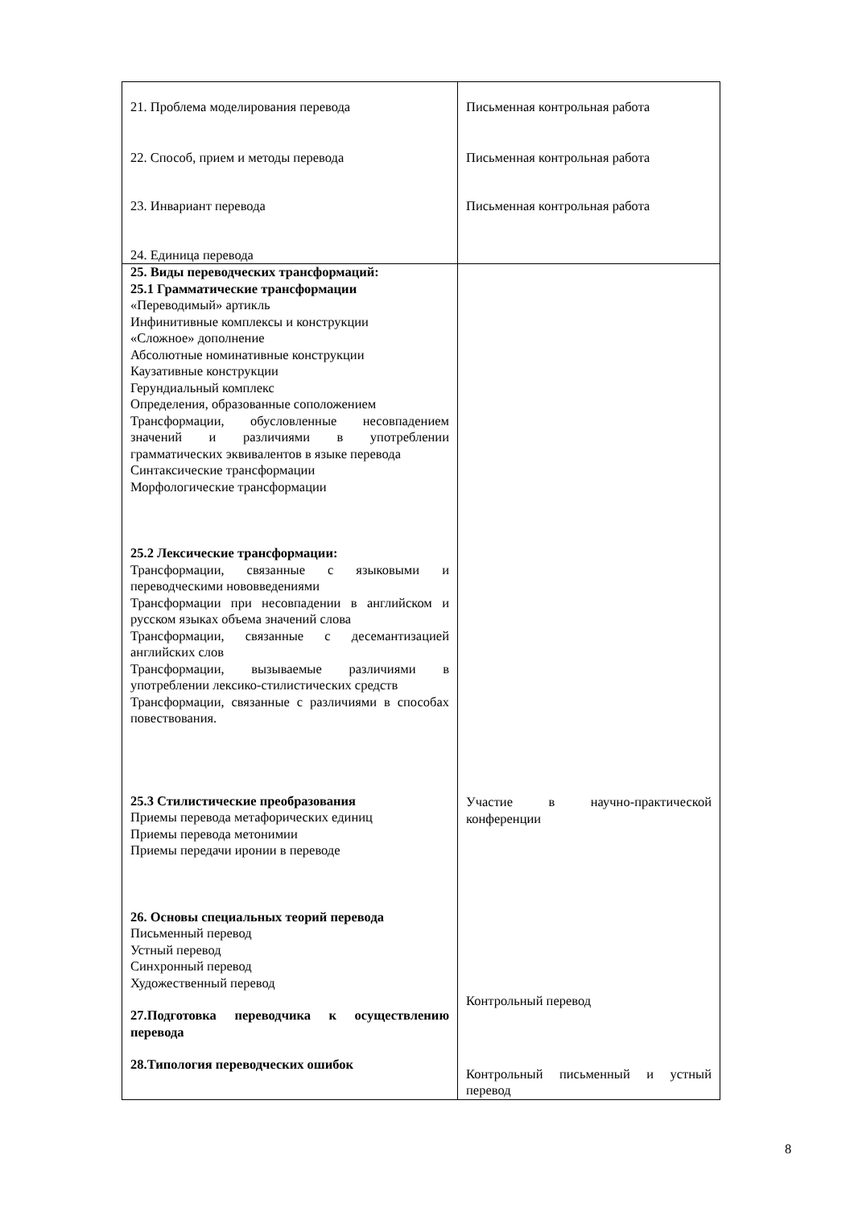| 21. Проблема моделирования перевода 22. Способ, прием и методы перевода 23. Инвариант перевода 24. Единица перевода | Письменная контрольная работа Письменная контрольная работа Письменная контрольная работа |
| 25. Виды переводческих трансформаций: 25.1 Грамматические трансформации «Переводимый» артикль Инфинитивные комплексы и конструкции «Сложное» дополнение Абсолютные номинативные конструкции Каузативные конструкции Герундиальный комплекс Определения, образованные соположением Трансформации, обусловленные несовпадением значений и различиями в употреблении грамматических эквивалентов в языке перевода Синтаксические трансформации Морфологические трансформации 25.2 Лексические трансформации: Трансформации, связанные с языковыми и переводческими нововведениями Трансформации при несовпадении в английском и русском языках объема значений слова Трансформации, связанные с десемантизацией английских слов Трансформации, вызываемые различиями в употреблении лексико-стилистических средств Трансформации, связанные с различиями в способах повествования. 25.3 Стилистические преобразования Приемы перевода метафорических единиц Приемы перевода метонимии Приемы передачи иронии в переводе 26. Основы специальных теорий перевода Письменный перевод Устный перевод Синхронный перевод Художественный перевод 27.Подготовка переводчика к осуществлению перевода 28.Типология переводческих ошибок | Участие в научно-практической конференции Контрольный перевод Контрольный письменный и устный перевод |
8